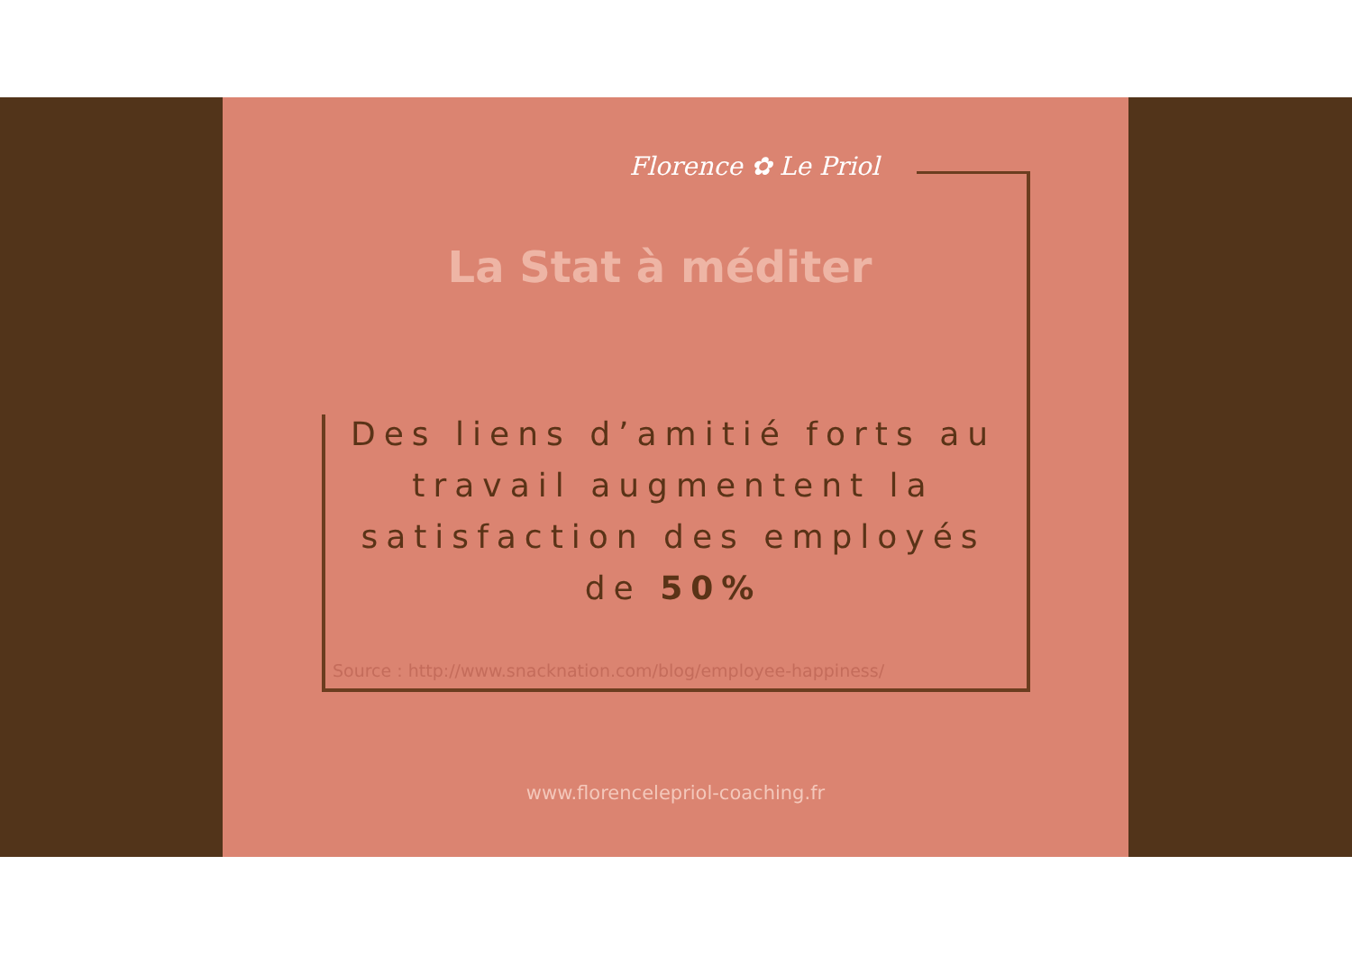Florence ✿ Le Priol
La Stat à méditer
Des liens d’amitié forts au travail augmentent la satisfaction des employés de 50%
Source : http://www.snacknation.com/blog/employee-happiness/
www.florencelepriol-coaching.fr